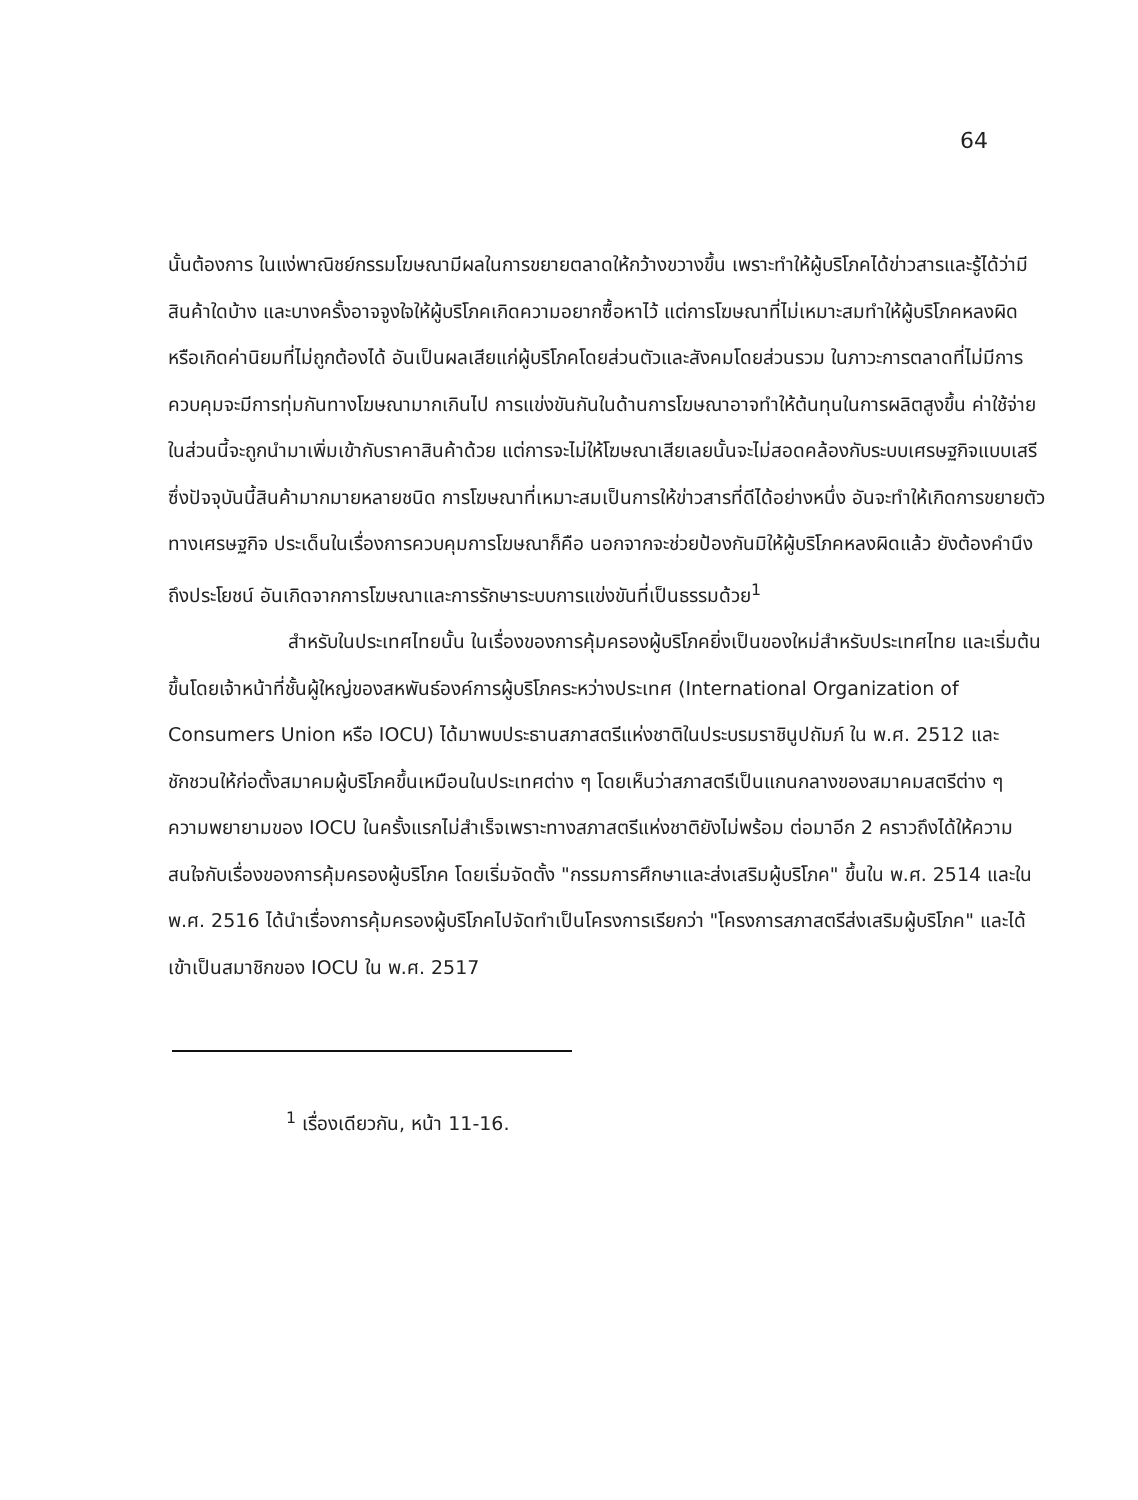64
นั้นต้องการ ในแง่พาณิชย์กรรมโฆษณามีผลในการขยายตลาดให้กว้างขวางขึ้น เพราะทำให้ผู้บริโภคได้ข่าวสารและรู้ได้ว่ามีสินค้าใดบ้าง และบางครั้งอาจจูงใจให้ผู้บริโภคเกิดความอยากซื้อหาไว้ แต่การโฆษณาที่ไม่เหมาะสมทำให้ผู้บริโภคหลงผิดหรือเกิดค่านิยมที่ไม่ถูกต้องได้ อันเป็นผลเสียแก่ผู้บริโภคโดยส่วนตัวและสังคมโดยส่วนรวม ในภาวะการตลาดที่ไม่มีการควบคุมจะมีการทุ่มกันทางโฆษณามากเกินไป การแข่งขันกันในด้านการโฆษณาอาจทำให้ต้นทุนในการผลิตสูงขึ้น ค่าใช้จ่ายในส่วนนี้จะถูกนำมาเพิ่มเข้ากับราคาสินค้าด้วย แต่การจะไม่ให้โฆษณาเสียเลยนั้นจะไม่สอดคล้องกับระบบเศรษฐกิจแบบเสรีซึ่งปัจจุบันนี้สินค้ามากมายหลายชนิด การโฆษณาที่เหมาะสมเป็นการให้ข่าวสารที่ดีได้อย่างหนึ่ง อันจะทำให้เกิดการขยายตัวทางเศรษฐกิจ ประเด็นในเรื่องการควบคุมการโฆษณาก็คือ นอกจากจะช่วยป้องกันมิให้ผู้บริโภคหลงผิดแล้ว ยังต้องคำนึงถึงประโยชน์ อันเกิดจากการโฆษณาและการรักษาระบบการแข่งขันที่เป็นธรรมด้วย<sup>1</sup>
สำหรับในประเทศไทยนั้น ในเรื่องของการคุ้มครองผู้บริโภคยิ่งเป็นของใหม่สำหรับประเทศไทย และเริ่มต้นขึ้นโดยเจ้าหน้าที่ชั้นผู้ใหญ่ของสหพันธ์องค์การผู้บริโภคระหว่างประเทศ (International Organization of Consumers Union หรือ IOCU) ได้มาพบประธานสภาสตรีแห่งชาติในประบรมราชินูปถัมภ์ ใน พ.ศ. 2512 และชักชวนให้ก่อตั้งสมาคมผู้บริโภคขึ้นเหมือนในประเทศต่าง ๆ โดยเห็นว่าสภาสตรีเป็นแกนกลางของสมาคมสตรีต่าง ๆ ความพยายามของ IOCU ในครั้งแรกไม่สำเร็จเพราะทางสภาสตรีแห่งชาติยังไม่พร้อม ต่อมาอีก 2 คราวถึงได้ให้ความสนใจกับเรื่องของการคุ้มครองผู้บริโภค โดยเริ่มจัดตั้ง "กรรมการศึกษาและส่งเสริมผู้บริโภค" ขึ้นใน พ.ศ. 2514 และใน พ.ศ. 2516 ได้นำเรื่องการคุ้มครองผู้บริโภคไปจัดทำเป็นโครงการเรียกว่า "โครงการสภาสตรีส่งเสริมผู้บริโภค" และได้เข้าเป็นสมาชิกของ IOCU ใน พ.ศ. 2517
<sup>1</sup> เรื่องเดียวกัน, หน้า 11-16.